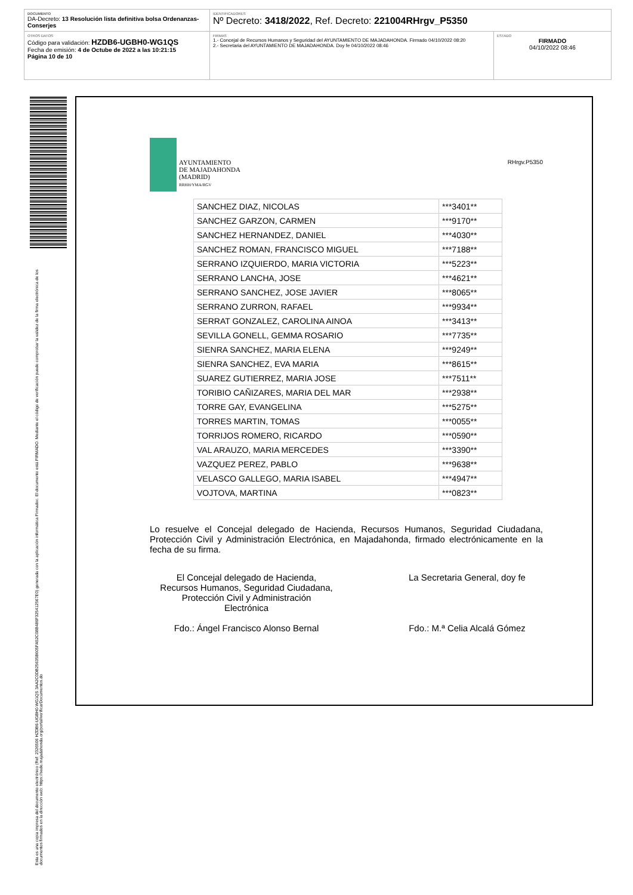DOCUMENTO
DA-Decreto: 13 Resolución lista definitiva bolsa Ordenanzas-Conserjes
IDENTIFICADORES
Nº Decreto: 3418/2022, Ref. Decreto: 221004RHrgv_P5350
OTROS DATOS
Código para validación: HZDB6-UGBH0-WG1QS
Fecha de emisión: 4 de Octube de 2022 a las 10:21:15
Página 10 de 10
FIRMAS
1.- Concejal de Recursos Humanos y Seguridad del AYUNTAMIENTO DE MAJADAHONDA. Firmado 04/10/2022 08:20
2.- Secretaria del AYUNTAMIENTO DE MAJADAHONDA. Doy fe 04/10/2022 08:46
ESTADO
FIRMADO
04/10/2022 08:46
Esta es una copia impresa del documento electrónico (Ref: 2326506 HZDB6-UGBH0-WG1QS 3AA2C0DB25635B605FA52C08B486F32541256​7E0) generada con la aplicación informática Firmadoc. El documento está FIRMADO. Mediante el código de verificación puede comprobar la validez de la firma electrónica de los documentos firmados en la dirección web: https://sede.majadahonda.org/portal/verificarDocumentos.do
AYUNTAMIENTO
DE MAJADAHONDA
(MADRID)
RRHH/YMA/RGV
RHrgv.P5350
| SANCHEZ DIAZ, NICOLAS | ***3401** |
| SANCHEZ GARZON, CARMEN | ***9170** |
| SANCHEZ HERNANDEZ, DANIEL | ***4030** |
| SANCHEZ ROMAN, FRANCISCO MIGUEL | ***7188** |
| SERRANO IZQUIERDO, MARIA VICTORIA | ***5223** |
| SERRANO LANCHA, JOSE | ***4621** |
| SERRANO SANCHEZ, JOSE JAVIER | ***8065** |
| SERRANO ZURRON, RAFAEL | ***9934** |
| SERRAT GONZALEZ, CAROLINA AINOA | ***3413** |
| SEVILLA GONELL, GEMMA ROSARIO | ***7735** |
| SIENRA SANCHEZ, MARIA ELENA | ***9249** |
| SIENRA SANCHEZ, EVA MARIA | ***8615** |
| SUAREZ GUTIERREZ, MARIA JOSE | ***7511** |
| TORIBIO CAÑIZARES, MARIA DEL MAR | ***2938** |
| TORRE GAY, EVANGELINA | ***5275** |
| TORRES MARTIN, TOMAS | ***0055** |
| TORRIJOS ROMERO, RICARDO | ***0590** |
| VAL ARAUZO, MARIA MERCEDES | ***3390** |
| VAZQUEZ PEREZ, PABLO | ***9638** |
| VELASCO GALLEGO, MARIA ISABEL | ***4947** |
| VOJTOVA, MARTINA | ***0823** |
Lo resuelve el Concejal delegado de Hacienda, Recursos Humanos, Seguridad Ciudadana, Protección Civil y Administración Electrónica, en Majadahonda, firmado electrónicamente en la fecha de su firma.
El Concejal delegado de Hacienda, Recursos Humanos, Seguridad Ciudadana, Protección Civil y Administración Electrónica
Fdo.: Ángel Francisco Alonso Bernal
La Secretaria General, doy fe
Fdo.: M.ª Celia Alcalá Gómez